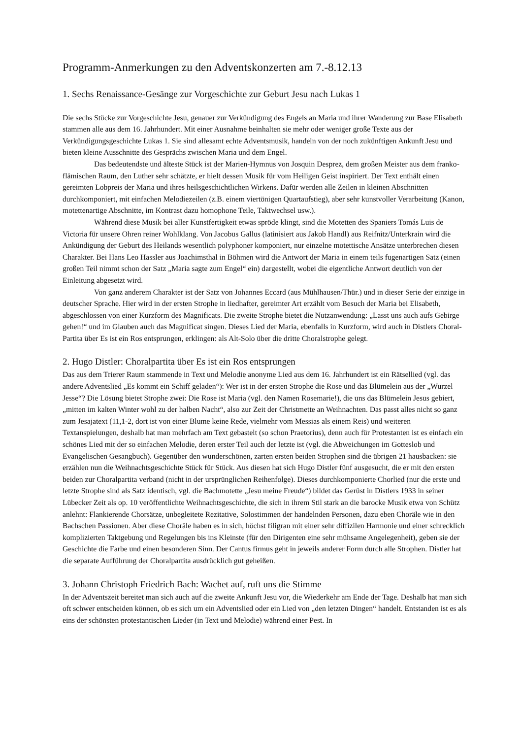Programm-Anmerkungen zu den Adventskonzerten am 7.-8.12.13
1. Sechs Renaissance-Gesänge zur Vorgeschichte zur Geburt Jesu nach Lukas 1
Die sechs Stücke zur Vorgeschichte Jesu, genauer zur Verkündigung des Engels an Maria und ihrer Wanderung zur Base Elisabeth stammen alle aus dem 16. Jahrhundert. Mit einer Ausnahme beinhalten sie mehr oder weniger große Texte aus der Verkündigungsgeschichte Lukas 1. Sie sind allesamt echte Adventsmusik, handeln von der noch zukünftigen Ankunft Jesu und bieten kleine Ausschnitte des Gesprächs zwischen Maria und dem Engel.
Das bedeutendste und älteste Stück ist der Marien-Hymnus von Josquin Desprez, dem großen Meister aus dem franko-flämischen Raum, den Luther sehr schätzte, er hielt dessen Musik für vom Heiligen Geist inspiriert. Der Text enthält einen gereimten Lobpreis der Maria und ihres heilsgeschichtlichen Wirkens. Dafür werden alle Zeilen in kleinen Abschnitten durchkomponiert, mit einfachen Melodiezeilen (z.B. einem viertönigen Quartaufstieg), aber sehr kunstvoller Verarbeitung (Kanon, motettenartige Abschnitte, im Kontrast dazu homophone Teile, Taktwechsel usw.).
Während diese Musik bei aller Kunstfertigkeit etwas spröde klingt, sind die Motetten des Spaniers Tomás Luis de Victoria für unsere Ohren reiner Wohlklang. Von Jacobus Gallus (latinisiert aus Jakob Handl) aus Reifnitz/Unterkrain wird die Ankündigung der Geburt des Heilands wesentlich polyphoner komponiert, nur einzelne motettische Ansätze unterbrechen diesen Charakter. Bei Hans Leo Hassler aus Joachimsthal in Böhmen wird die Antwort der Maria in einem teils fugenartigen Satz (einen großen Teil nimmt schon der Satz „Maria sagte zum Engel“ ein) dargestellt, wobei die eigentliche Antwort deutlich von der Einleitung abgesetzt wird.
Von ganz anderem Charakter ist der Satz von Johannes Eccard (aus Mühlhausen/Thür.) und in dieser Serie der einzige in deutscher Sprache. Hier wird in der ersten Strophe in liedhafter, gereimter Art erzählt vom Besuch der Maria bei Elisabeth, abgeschlossen von einer Kurzform des Magnificats. Die zweite Strophe bietet die Nutzanwendung: „Lasst uns auch aufs Gebirge gehen!“ und im Glauben auch das Magnificat singen. Dieses Lied der Maria, ebenfalls in Kurzform, wird auch in Distlers Choral-Partita über Es ist ein Ros entsprungen, erklingen: als Alt-Solo über die dritte Choralstrophe gelegt.
2. Hugo Distler: Choralpartita über Es ist ein Ros entsprungen
Das aus dem Trierer Raum stammende in Text und Melodie anonyme Lied aus dem 16. Jahrhundert ist ein Rätsellied (vgl. das andere Adventslied „Es kommt ein Schiff geladen“): Wer ist in der ersten Strophe die Rose und das Blümelein aus der „Wurzel Jesse“? Die Lösung bietet Strophe zwei: Die Rose ist Maria (vgl. den Namen Rosemarie!), die uns das Blümelein Jesus gebiert, „mitten im kalten Winter wohl zu der halben Nacht“, also zur Zeit der Christmette an Weihnachten. Das passt alles nicht so ganz zum Jesajatext (11,1-2, dort ist von einer Blume keine Rede, vielmehr vom Messias als einem Reis) und weiteren Textanspielungen, deshalb hat man mehrfach am Text gebastelt (so schon Praetorius), denn auch für Protestanten ist es einfach ein schönes Lied mit der so einfachen Melodie, deren erster Teil auch der letzte ist (vgl. die Abweichungen im Gotteslob und Evangelischen Gesangbuch). Gegenüber den wunderschönen, zarten ersten beiden Strophen sind die übrigen 21 hausbacken: sie erzählen nun die Weihnachtsgeschichte Stück für Stück. Aus diesen hat sich Hugo Distler fünf ausgesucht, die er mit den ersten beiden zur Choralpartita verband (nicht in der ursprünglichen Reihenfolge). Dieses durchkomponierte Chorlied (nur die erste und letzte Strophe sind als Satz identisch, vgl. die Bachmotette „Jesu meine Freude“) bildet das Gerüst in Distlers 1933 in seiner Lübecker Zeit als op. 10 veröffentlichte Weihnachtsgeschichte, die sich in ihrem Stil stark an die barocke Musik etwa von Schütz anlehnt: Flankierende Chorsätze, unbegleitete Rezitative, Solostimmen der handelnden Personen, dazu eben Choräle wie in den Bachschen Passionen. Aber diese Choräle haben es in sich, höchst filigran mit einer sehr diffizilen Harmonie und einer schrecklich komplizierten Taktgebung und Regelungen bis ins Kleinste (für den Dirigenten eine sehr mühsame Angelegenheit), geben sie der Geschichte die Farbe und einen besonderen Sinn. Der Cantus firmus geht in jeweils anderer Form durch alle Strophen. Distler hat die separate Aufführung der Choralpartita ausdrücklich gut geheißen.
3. Johann Christoph Friedrich Bach: Wachet auf, ruft uns die Stimme
In der Adventszeit bereitet man sich auch auf die zweite Ankunft Jesu vor, die Wiederkehr am Ende der Tage. Deshalb hat man sich oft schwer entscheiden können, ob es sich um ein Adventslied oder ein Lied von „den letzten Dingen“ handelt. Entstanden ist es als eins der schönsten protestantischen Lieder (in Text und Melodie) während einer Pest. In